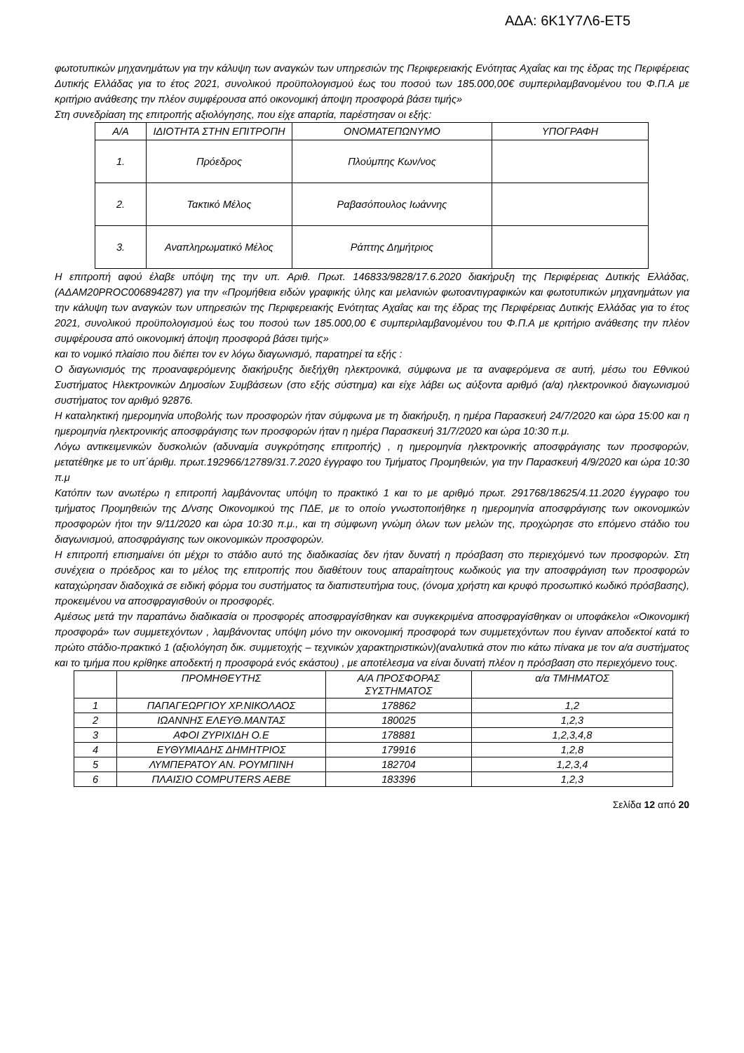ΑΔΑ: 6Κ1Υ7Λ6-ΕΤ5
φωτοτυπικών μηχανημάτων για την κάλυψη των αναγκών των υπηρεσιών της Περιφερειακής Ενότητας Αχαΐας και της έδρας της Περιφέρειας Δυτικής Ελλάδας για το έτος 2021, συνολικού προϋπολογισμού έως του ποσού των 185.000,00€ συμπεριλαμβανομένου του Φ.Π.Α με κριτήριο ανάθεσης την πλέον συμφέρουσα από οικονομική άποψη προσφορά βάσει τιμής»
Στη συνεδρίαση της επιτροπής αξιολόγησης, που είχε απαρτία, παρέστησαν οι εξής:
| Α/Α | ΙΔΙΟΤΗΤΑ ΣΤΗΝ ΕΠΙΤΡΟΠΗ | ΟΝΟΜΑΤΕΠΩΝΥΜΟ | ΥΠΟΓΡΑΦΗ |
| --- | --- | --- | --- |
| 1. | Πρόεδρος | Πλούμπης Κων/νος | |
| 2. | Τακτικό Μέλος | Ραβασόπουλος Ιωάννης | |
| 3. | Αναπληρωματικό Μέλος | Ράπτης Δημήτριος | |
Η επιτροπή αφού έλαβε υπόψη της την υπ. Αριθ. Πρωτ. 146833/9828/17.6.2020 διακήρυξη της Περιφέρειας Δυτικής Ελλάδας, (ΑΔΑΜ20PROC006894287) για την «Προμήθεια ειδών γραφικής ύλης και μελανιών φωτοαντιγραφικών και φωτοτυπικών μηχανημάτων για την κάλυψη των αναγκών των υπηρεσιών της Περιφερειακής Ενότητας Αχαΐας και της έδρας της Περιφέρειας Δυτικής Ελλάδας για το έτος 2021, συνολικού προϋπολογισμού έως του ποσού των 185.000,00 € συμπεριλαμβανομένου του Φ.Π.Α με κριτήριο ανάθεσης την πλέον συμφέρουσα από οικονομική άποψη προσφορά βάσει τιμής»
και το νομικό πλαίσιο που διέπει τον εν λόγω διαγωνισμό, παρατηρεί τα εξής :
Ο διαγωνισμός της προαναφερόμενης διακήρυξης διεξήχθη ηλεκτρονικά, σύμφωνα με τα αναφερόμενα σε αυτή, μέσω του Εθνικού Συστήματος Ηλεκτρονικών Δημοσίων Συμβάσεων (στο εξής σύστημα) και είχε λάβει ως αύξοντα αριθμό (α/α) ηλεκτρονικού διαγωνισμού συστήματος τον αριθμό 92876.
Η καταληκτική ημερομηνία υποβολής των προσφορών ήταν σύμφωνα με τη διακήρυξη, η ημέρα Παρασκευή 24/7/2020 και ώρα 15:00 και η ημερομηνία ηλεκτρονικής αποσφράγισης των προσφορών ήταν η ημέρα Παρασκευή 31/7/2020 και ώρα 10:30 π.μ.
Λόγω αντικειμενικών δυσκολιών (αδυναμία συγκρότησης επιτροπής) , η ημερομηνία ηλεκτρονικής αποσφράγισης των προσφορών, μετατέθηκε με το υπ΄άριθμ. πρωτ.192966/12789/31.7.2020 έγγραφο του Τμήματος Προμηθειών, για την Παρασκευή 4/9/2020 και ώρα 10:30 π.μ
Κατόπιν των ανωτέρω η επιτροπή λαμβάνοντας υπόψη το πρακτικό 1 και το με αριθμό πρωτ. 291768/18625/4.11.2020 έγγραφο του τμήματος Προμηθειών της Δ/νσης Οικονομικού της ΠΔΕ, με το οποίο γνωστοποιήθηκε η ημερομηνία αποσφράγισης των οικονομικών προσφορών ήτοι την 9/11/2020 και ώρα 10:30 π.μ., και τη σύμφωνη γνώμη όλων των μελών της, προχώρησε στο επόμενο στάδιο του διαγωνισμού, αποσφράγισης των οικονομικών προσφορών.
Η επιτροπή επισημαίνει ότι μέχρι το στάδιο αυτό της διαδικασίας δεν ήταν δυνατή η πρόσβαση στο περιεχόμενό των προσφορών. Στη συνέχεια ο πρόεδρος και το μέλος της επιτροπής που διαθέτουν τους απαραίτητους κωδικούς για την αποσφράγιση των προσφορών καταχώρησαν διαδοχικά σε ειδική φόρμα του συστήματος τα διαπιστευτήρια τους, (όνομα χρήστη και κρυφό προσωπικό κωδικό πρόσβασης), προκειμένου να αποσφραγισθούν οι προσφορές.
Αμέσως μετά την παραπάνω διαδικασία οι προσφορές αποσφραγίσθηκαν και συγκεκριμένα αποσφραγίσθηκαν οι υποφάκελοι «Οικονομική προσφορά» των συμμετεχόντων , λαμβάνοντας υπόψη μόνο την οικονομική προσφορά των συμμετεχόντων που έγιναν αποδεκτοί κατά το πρώτο στάδιο-πρακτικό 1 (αξιολόγηση δικ. συμμετοχής – τεχνικών χαρακτηριστικών)(αναλυτικά στον πιο κάτω πίνακα με τον α/α συστήματος και το τμήμα που κρίθηκε αποδεκτή η προσφορά ενός εκάστου) , με αποτέλεσμα να είναι δυνατή πλέον η πρόσβαση στο περιεχόμενο τους.
| | ΠΡΟΜΗΘΕΥΤΗΣ | Α/Α ΠΡΟΣΦΟΡΑΣ ΣΥΣΤΗΜΑΤΟΣ | α/α ΤΜΗΜΑΤΟΣ |
| --- | --- | --- | --- |
| 1 | ΠΑΠΑΓΕΩΡΓΙΟΥ ΧΡ.ΝΙΚΟΛΑΟΣ | 178862 | 1,2 |
| 2 | ΙΩΑΝΝΗΣ ΕΛΕΥΘ.ΜΑΝΤΑΣ | 180025 | 1,2,3 |
| 3 | ΑΦΟΙ ΖΥΡΙΧΙΔΗ Ο.Ε | 178881 | 1,2,3,4,8 |
| 4 | ΕΥΘΥΜΙΑΔΗΣ ΔΗΜΗΤΡΙΟΣ | 179916 | 1,2,8 |
| 5 | ΛΥΜΠΕΡΑΤΟΥ ΑΝ. ΡΟΥΜΠΙΝΗ | 182704 | 1,2,3,4 |
| 6 | ΠΛΑΙΣΙΟ COMPUTERS AEBE | 183396 | 1,2,3 |
Σελίδα 12 από 20